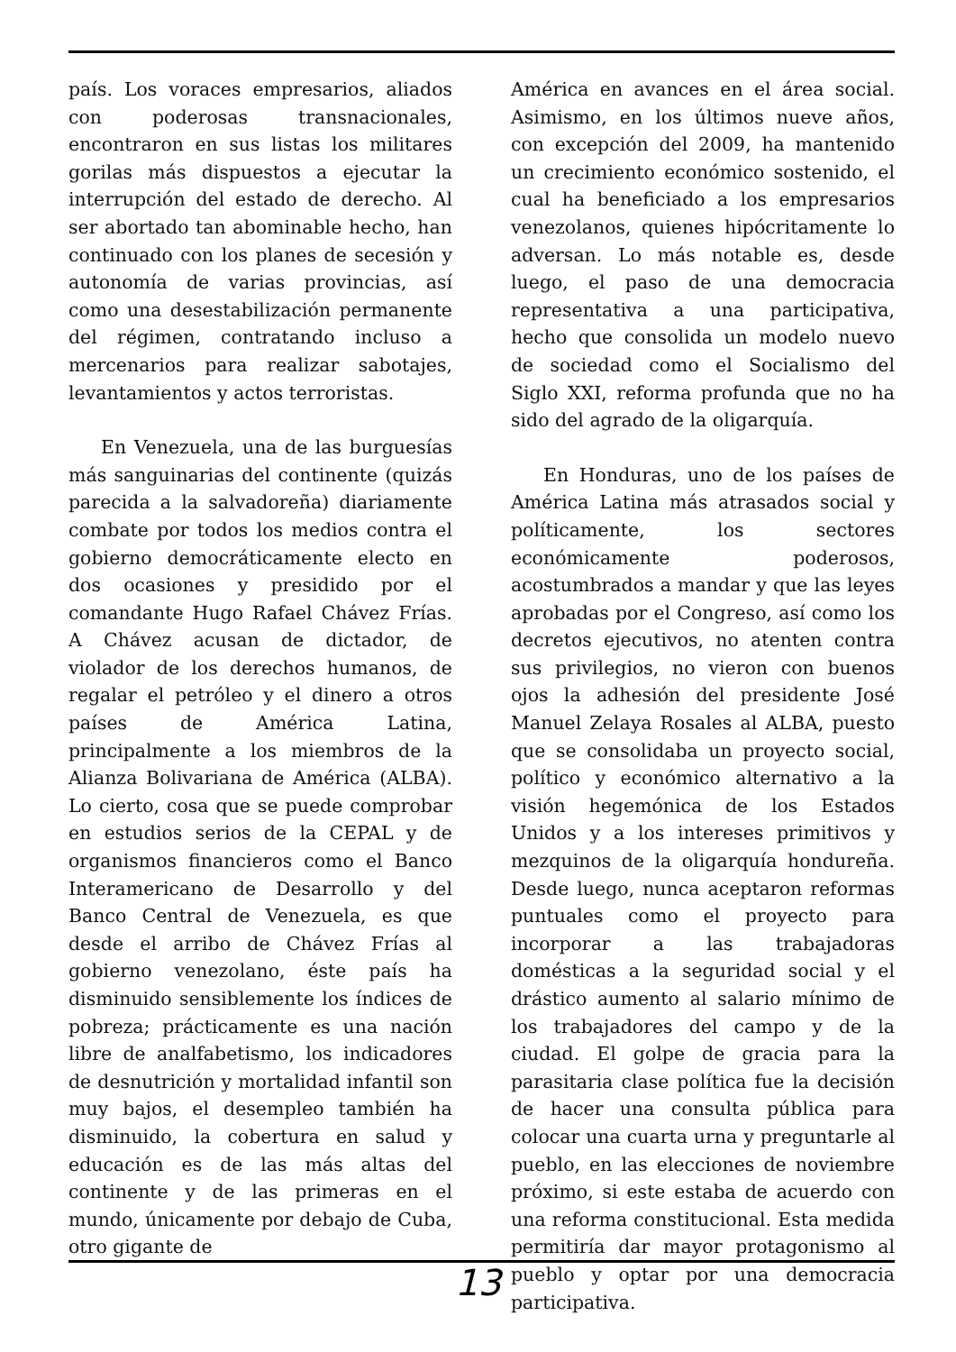país. Los voraces empresarios, aliados con poderosas transnacionales, encontraron en sus listas los militares gorilas más dispuestos a ejecutar la interrupción del estado de derecho. Al ser abortado tan abominable hecho, han continuado con los planes de secesión y autonomía de varias provincias, así como una desestabilización permanente del régimen, contratando incluso a mercenarios para realizar sabotajes, levantamientos y actos terroristas.
En Venezuela, una de las burguesías más sanguinarias del continente (quizás parecida a la salvadoreña) diariamente combate por todos los medios contra el gobierno democráticamente electo en dos ocasiones y presidido por el comandante Hugo Rafael Chávez Frías. A Chávez acusan de dictador, de violador de los derechos humanos, de regalar el petróleo y el dinero a otros países de América Latina, principalmente a los miembros de la Alianza Bolivariana de América (ALBA). Lo cierto, cosa que se puede comprobar en estudios serios de la CEPAL y de organismos financieros como el Banco Interamericano de Desarrollo y del Banco Central de Venezuela, es que desde el arribo de Chávez Frías al gobierno venezolano, éste país ha disminuido sensiblemente los índices de pobreza; prácticamente es una nación libre de analfabetismo, los indicadores de desnutrición y mortalidad infantil son muy bajos, el desempleo también ha disminuido, la cobertura en salud y educación es de las más altas del continente y de las primeras en el mundo, únicamente por debajo de Cuba, otro gigante de
América en avances en el área social. Asimismo, en los últimos nueve años, con excepción del 2009, ha mantenido un crecimiento económico sostenido, el cual ha beneficiado a los empresarios venezolanos, quienes hipócritamente lo adversan. Lo más notable es, desde luego, el paso de una democracia representativa a una participativa, hecho que consolida un modelo nuevo de sociedad como el Socialismo del Siglo XXI, reforma profunda que no ha sido del agrado de la oligarquía.
En Honduras, uno de los países de América Latina más atrasados social y políticamente, los sectores económicamente poderosos, acostumbrados a mandar y que las leyes aprobadas por el Congreso, así como los decretos ejecutivos, no atenten contra sus privilegios, no vieron con buenos ojos la adhesión del presidente José Manuel Zelaya Rosales al ALBA, puesto que se consolidaba un proyecto social, político y económico alternativo a la visión hegemónica de los Estados Unidos y a los intereses primitivos y mezquinos de la oligarquía hondureña. Desde luego, nunca aceptaron reformas puntuales como el proyecto para incorporar a las trabajadoras domésticas a la seguridad social y el drástico aumento al salario mínimo de los trabajadores del campo y de la ciudad. El golpe de gracia para la parasitaria clase política fue la decisión de hacer una consulta pública para colocar una cuarta urna y preguntarle al pueblo, en las elecciones de noviembre próximo, si este estaba de acuerdo con una reforma constitucional. Esta medida permitiría dar mayor protagonismo al pueblo y optar por una democracia participativa.
13